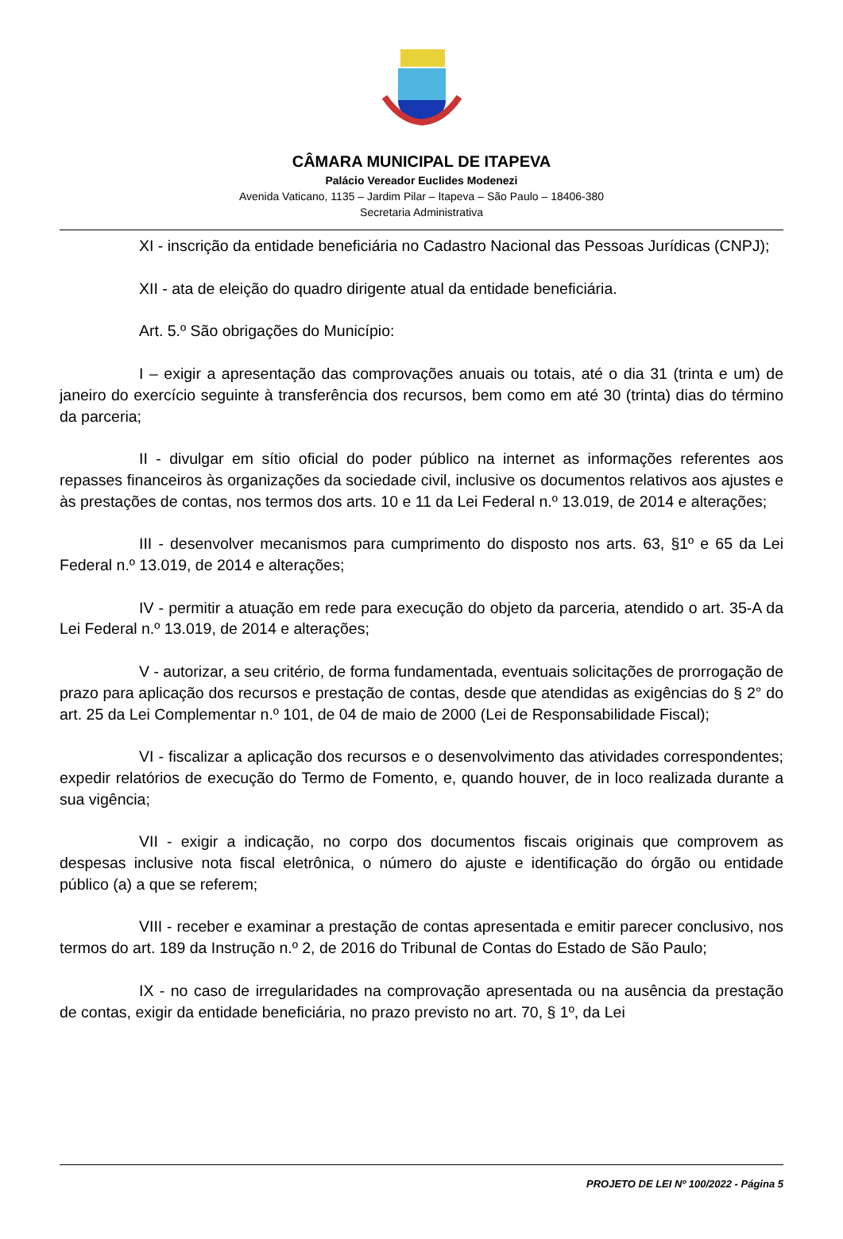CÂMARA MUNICIPAL DE ITAPEVA
Palácio Vereador Euclides Modenezi
Avenida Vaticano, 1135 – Jardim Pilar – Itapeva – São Paulo – 18406-380
Secretaria Administrativa
XI - inscrição da entidade beneficiária no Cadastro Nacional das Pessoas Jurídicas (CNPJ);
XII - ata de eleição do quadro dirigente atual da entidade beneficiária.
Art. 5.º São obrigações do Município:
I – exigir a apresentação das comprovações anuais ou totais, até o dia 31 (trinta e um) de janeiro do exercício seguinte à transferência dos recursos, bem como em até 30 (trinta) dias do término da parceria;
II - divulgar em sítio oficial do poder público na internet as informações referentes aos repasses financeiros às organizações da sociedade civil, inclusive os documentos relativos aos ajustes e às prestações de contas, nos termos dos arts. 10 e 11 da Lei Federal n.º 13.019, de 2014 e alterações;
III - desenvolver mecanismos para cumprimento do disposto nos arts. 63, §1º e 65 da Lei Federal n.º 13.019, de 2014 e alterações;
IV - permitir a atuação em rede para execução do objeto da parceria, atendido o art. 35-A da Lei Federal n.º 13.019, de 2014 e alterações;
V - autorizar, a seu critério, de forma fundamentada, eventuais solicitações de prorrogação de prazo para aplicação dos recursos e prestação de contas, desde que atendidas as exigências do § 2° do art. 25 da Lei Complementar n.º 101, de 04 de maio de 2000 (Lei de Responsabilidade Fiscal);
VI - fiscalizar a aplicação dos recursos e o desenvolvimento das atividades correspondentes; expedir relatórios de execução do Termo de Fomento, e, quando houver, de in loco realizada durante a sua vigência;
VII - exigir a indicação, no corpo dos documentos fiscais originais que comprovem as despesas inclusive nota fiscal eletrônica, o número do ajuste e identificação do órgão ou entidade público (a) a que se referem;
VIII - receber e examinar a prestação de contas apresentada e emitir parecer conclusivo, nos termos do art. 189 da Instrução n.º 2, de 2016 do Tribunal de Contas do Estado de São Paulo;
IX - no caso de irregularidades na comprovação apresentada ou na ausência da prestação de contas, exigir da entidade beneficiária, no prazo previsto no art. 70, § 1º, da Lei
PROJETO DE LEI Nº 100/2022 - Página 5